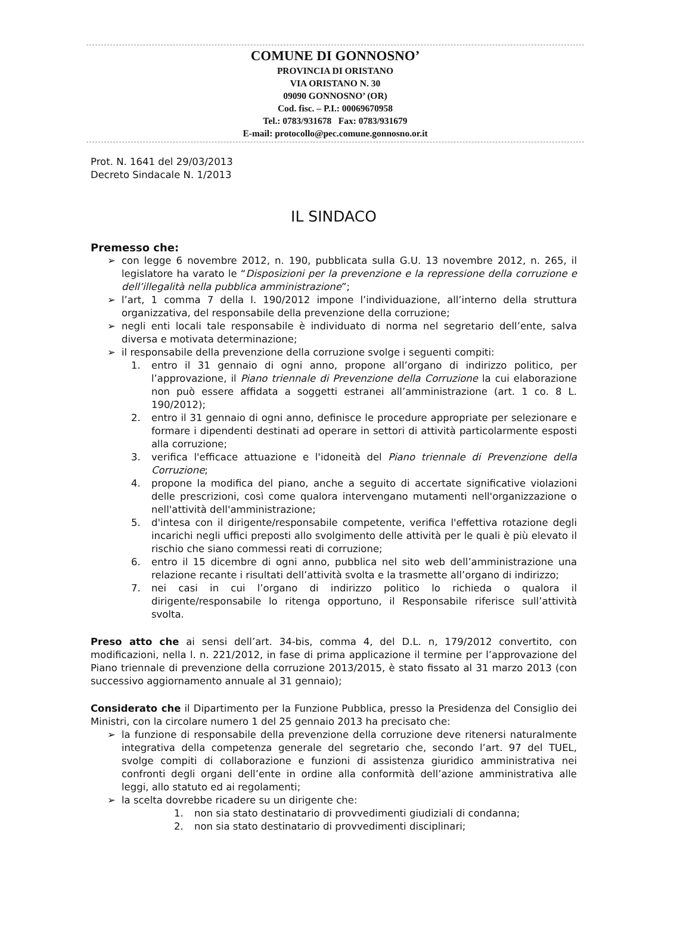COMUNE DI GONNOSNO’
PROVINCIA DI ORISTANO
VIA ORISTANO N. 30
09090 GONNOSNO’ (OR)
Cod. fisc. – P.I.: 00069670958
Tel.: 0783/931678 Fax: 0783/931679
E-mail: protocollo@pec.comune.gonnosno.or.it
Prot. N. 1641 del 29/03/2013
Decreto Sindacale N. 1/2013
IL SINDACO
Premesso che:
➢ con legge 6 novembre 2012, n. 190, pubblicata sulla G.U. 13 novembre 2012, n. 265, il legislatore ha varato le “Disposizioni per la prevenzione e la repressione della corruzione e dell’illegalità nella pubblica amministrazione”;
➢ l’art, 1 comma 7 della l. 190/2012 impone l’individuazione, all’interno della struttura organizzativa, del responsabile della prevenzione della corruzione;
➢ negli enti locali tale responsabile è individuato di norma nel segretario dell’ente, salva diversa e motivata determinazione;
➢ il responsabile della prevenzione della corruzione svolge i seguenti compiti:
1. entro il 31 gennaio di ogni anno, propone all’organo di indirizzo politico, per l’approvazione, il Piano triennale di Prevenzione della Corruzione la cui elaborazione non può essere affidata a soggetti estranei all’amministrazione (art. 1 co. 8 L. 190/2012);
2. entro il 31 gennaio di ogni anno, definisce le procedure appropriate per selezionare e formare i dipendenti destinati ad operare in settori di attività particolarmente esposti alla corruzione;
3. verifica l'efficace attuazione e l'idoneità del Piano triennale di Prevenzione della Corruzione;
4. propone la modifica del piano, anche a seguito di accertate significative violazioni delle prescrizioni, così come qualora intervengano mutamenti nell'organizzazione o nell'attività dell'amministrazione;
5. d'intesa con il dirigente/responsabile competente, verifica l'effettiva rotazione degli incarichi negli uffici preposti allo svolgimento delle attività per le quali è più elevato il rischio che siano commessi reati di corruzione;
6. entro il 15 dicembre di ogni anno, pubblica nel sito web dell’amministrazione una relazione recante i risultati dell’attività svolta e la trasmette all’organo di indirizzo;
7. nei casi in cui l’organo di indirizzo politico lo richieda o qualora il dirigente/responsabile lo ritenga opportuno, il Responsabile riferisce sull’attività svolta.
Preso atto che ai sensi dell’art. 34-bis, comma 4, del D.L. n, 179/2012 convertito, con modificazioni, nella l. n. 221/2012, in fase di prima applicazione il termine per l’approvazione del Piano triennale di prevenzione della corruzione 2013/2015, è stato fissato al 31 marzo 2013 (con successivo aggiornamento annuale al 31 gennaio);
Considerato che il Dipartimento per la Funzione Pubblica, presso la Presidenza del Consiglio dei Ministri, con la circolare numero 1 del 25 gennaio 2013 ha precisato che:
➢ la funzione di responsabile della prevenzione della corruzione deve ritenersi naturalmente integrativa della competenza generale del segretario che, secondo l’art. 97 del TUEL, svolge compiti di collaborazione e funzioni di assistenza giuridico amministrativa nei confronti degli organi dell’ente in ordine alla conformità dell’azione amministrativa alle leggi, allo statuto ed ai regolamenti;
➢ la scelta dovrebbe ricadere su un dirigente che:
1. non sia stato destinatario di provvedimenti giudiziali di condanna;
2. non sia stato destinatario di provvedimenti disciplinari;